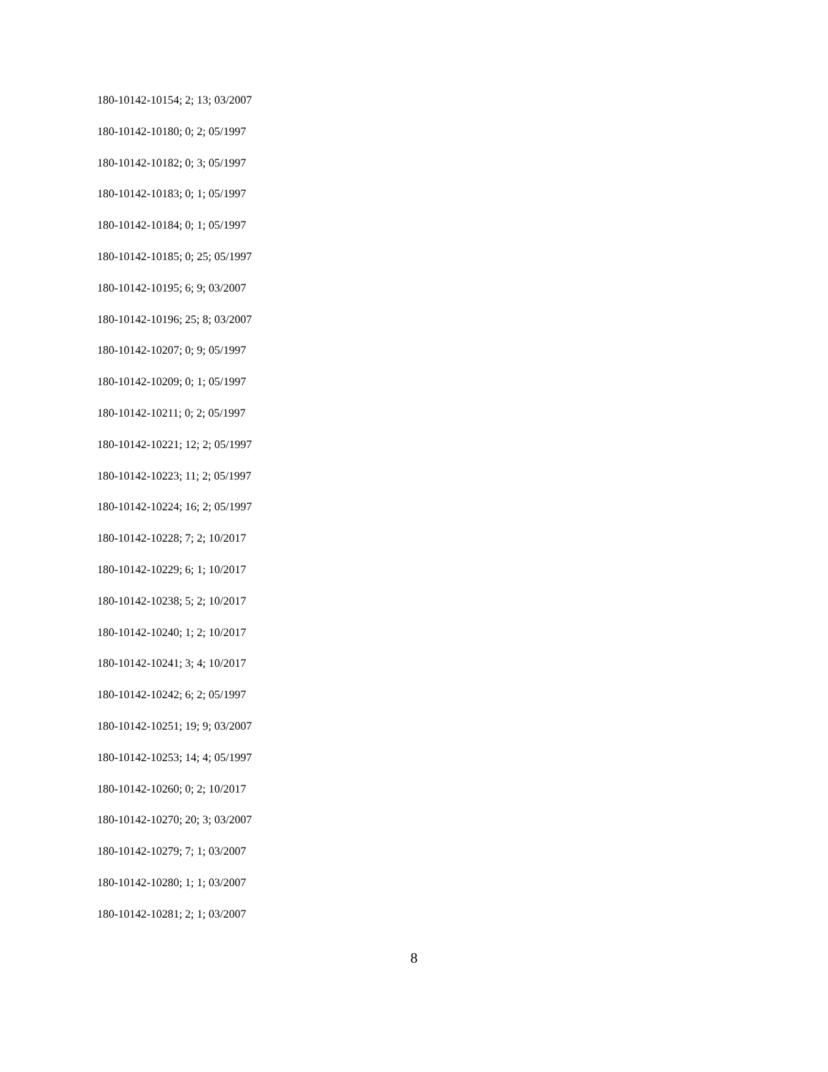180-10142-10154; 2; 13; 03/2007
180-10142-10180; 0; 2; 05/1997
180-10142-10182; 0; 3; 05/1997
180-10142-10183; 0; 1; 05/1997
180-10142-10184; 0; 1; 05/1997
180-10142-10185; 0; 25; 05/1997
180-10142-10195; 6; 9; 03/2007
180-10142-10196; 25; 8; 03/2007
180-10142-10207; 0; 9; 05/1997
180-10142-10209; 0; 1; 05/1997
180-10142-10211; 0; 2; 05/1997
180-10142-10221; 12; 2; 05/1997
180-10142-10223; 11; 2; 05/1997
180-10142-10224; 16; 2; 05/1997
180-10142-10228; 7; 2; 10/2017
180-10142-10229; 6; 1; 10/2017
180-10142-10238; 5; 2; 10/2017
180-10142-10240; 1; 2; 10/2017
180-10142-10241; 3; 4; 10/2017
180-10142-10242; 6; 2; 05/1997
180-10142-10251; 19; 9; 03/2007
180-10142-10253; 14; 4; 05/1997
180-10142-10260; 0; 2; 10/2017
180-10142-10270; 20; 3; 03/2007
180-10142-10279; 7; 1; 03/2007
180-10142-10280; 1; 1; 03/2007
180-10142-10281; 2; 1; 03/2007
8